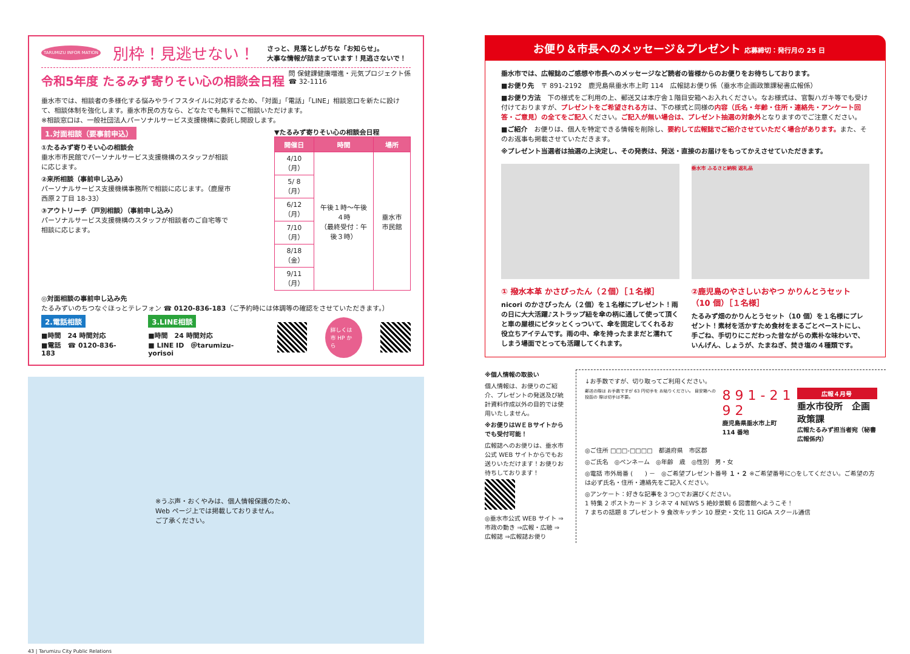TARUMIZU INFOR MATION 別枠！見逃せない！ さっと、見落としがちな「お知らせ」。
大事な情報が詰まっています！見逃さないで！
令和5年度 たるみず寄りそい心の相談会日程
問 保健課健康増進・元気プロジェクト係
☎ 32-1116
垂水市では、相談者の多様化する悩みやライフスタイルに対応するため、「対面」「電話」「LINE」相談窓口を新たに設けて、相談体制を強化します。垂水市民の方なら、どなたでも無料でご相談いただけます。
※相談窓口は、一般社団法人パーソナルサービス支援機構に委託し開設します。
1.対面相談（要事前申込）
①たるみず寄りそい心の相談会
垂水市市民館でパーソナルサービス支援機構のスタッフが相談に応じます。
②来所相談（事前申し込み）
パーソナルサービス支援機構事務所で相談に応じます。（鹿屋市西原２丁目 18-33）
③アウトリーチ（戸別相談）（事前申し込み）
パーソナルサービス支援機構のスタッフが相談者のご自宅等で相談に応じます。
▼たるみず寄りそい心の相談会日程
| 開催日 | 時間 | 場所 |
| --- | --- | --- |
| 4/10（月） | 午後１時～午後４時 （最終受付：午後３時） | 垂水市市民館 |
| 5/ 8（月） | | |
| 6/12（月） | | |
| 7/10（月） | | |
| 8/18（金） | | |
| 9/11（月） | | |
◎対面相談の事前申し込み先
たるみずいのちつなぐほっとテレフォン ☎ 0120-836-183（ご予約時には体調等の確認をさせていただきます。）
2.電話相談
■時間　24 時間対応
■電話　☎ 0120-836-183
3.LINE相談
■時間　24 時間対応
■ LINE ID　＠tarumizu-yorisoi
詳しくは
市 HP から
※うぶ声・おくやみは、個人情報保護のため、
Web ページ上では掲載しておりません。
ご了承ください。
43 | Tarumizu City Public Relations
お便り＆市長へのメッセージ＆プレゼント 応募締切：発行月の 25 日
垂水市では、広報誌のご感想や市長へのメッセージなど読者の皆様からのお便りをお待ちしております。
■お便り先　〒 891-2192　鹿児島県垂水市上町 114　広報誌お便り係（垂水市企画政策課秘書広報係）
■お便り方法　下の様式をご利用の上、郵送又は本庁舎１階目安箱へお入れください。なお様式は、官製ハガキ等でも受け付けておりますが、プレゼントをご希望される方は、下の様式と同様の内容（氏名・年齢・住所・連絡先・アンケート回答・ご意見）の全てをご記入ください。ご記入が無い場合は、プレゼント抽選の対象外となりますのでご注意ください。
■ご紹介　お便りは、個人を特定できる情報を削除し、要約して広報誌でご紹介させていただく場合があります。また、そのお返事も掲載させていただきます。
※プレゼント当選者は抽選の上決定し、その発表は、発送・直接のお届けをもってかえさせていただきます。
① 撥水本革 かさぴったん（２個）［１名様］
nicori のかさぴったん（２個）を１名様にプレゼント！雨の日に大大活躍♪ストラップ紐を傘の柄に通して使って頂くと車の屋根にピタッとくっついて、傘を固定してくれるお役立ちアイテムです。雨の中、傘を持ったままだと濡れてしまう場面でとっても活躍してくれます。
垂水市 ふるさと納税 返礼品
②鹿児島のやさしいおやつ かりんとうセット（10 個）［１名様］
たるみず畑のかりんとうセット（10 個）を１名様にプレゼント！素材を活かすため食材をまるごとペーストにし、手ごね、手切りにこだわった昔ながらの素朴な味わいで、いんげん、しょうが、たまねぎ、焚き塩の４種類です。
※個人情報の取扱い
個人情報は、お便りのご紹介、プレゼントの発送及び統計資料作成以外の目的では使用いたしません。
※お便りはＷＥＢサイトからでも受付可能！
広報誌へのお便りは、垂水市公式 WEB サイトからでもお送りいただけます！お便りお待ちしております！
◎垂水市公式 WEB サイト ⇒市政の動き ⇒広報・広聴 ⇒広報誌 ⇒広報誌お便り
↓お手数ですが、切り取ってご利用ください。
郵送の際は お手数ですが 63 円切手を お貼りください。 目安箱への投函の 際は切手は不要。
8 9 1 - 2 1 9 2
鹿児島県垂水市上町 114 番地
広報４月号
垂水市役所　企画政策課
広報たるみず担当者宛（秘書広報係内）
◎ご住所 □□□-□□□□　都道府県　市区郡
◎ご氏名　◎ペンネーム　◎年齢　歳　◎性別　男・女
◎電話 市外局番 (　　) －　◎ご希望プレゼント番号 １・２ ※ご希望番号に○をしてください。ご希望の方は必ず氏名・住所・連絡先をご記入ください。
◎アンケート：好きな記事を３つ○でお選びください。
1 特集 2 ポストカード 3 シネマ 4 NEWS 5 絶妙景観 6 図書館へようこそ！
7 まちの話題 8 プレゼント 9 食改キッチン 10 歴史・文化 11 GIGA スクール通信